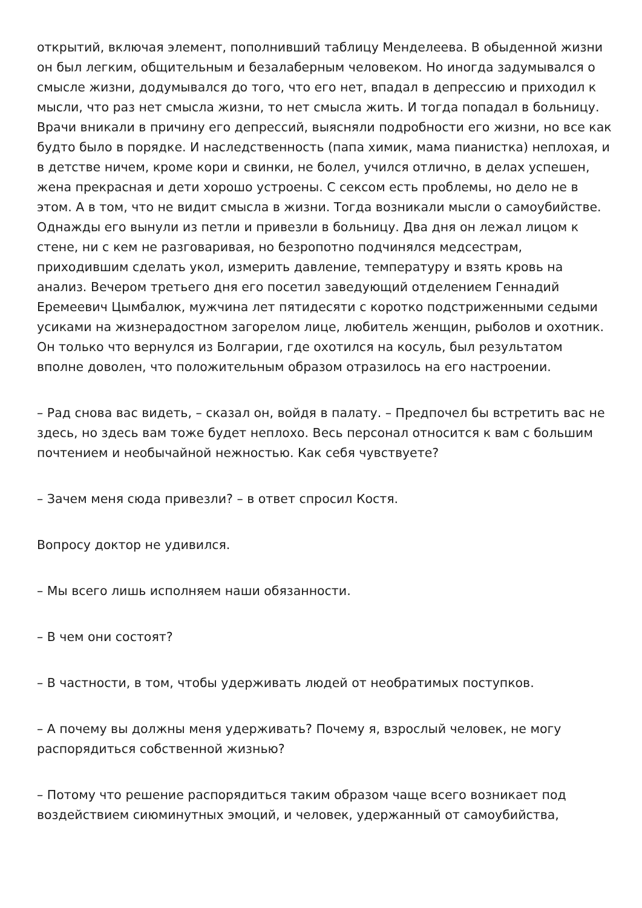открытий, включая элемент, пополнивший таблицу Менделеева. В обыденной жизни он был легким, общительным и безалаберным человеком. Но иногда задумывался о смысле жизни, додумывался до того, что его нет, впадал в депрессию и приходил к мысли, что раз нет смысла жизни, то нет смысла жить. И тогда попадал в больницу. Врачи вникали в причину его депрессий, выясняли подробности его жизни, но все как будто было в порядке. И наследственность (папа химик, мама пианистка) неплохая, и в детстве ничем, кроме кори и свинки, не болел, учился отлично, в делах успешен, жена прекрасная и дети хорошо устроены. С сексом есть проблемы, но дело не в этом. А в том, что не видит смысла в жизни. Тогда возникали мысли о самоубийстве. Однажды его вынули из петли и привезли в больницу. Два дня он лежал лицом к стене, ни с кем не разговаривая, но безропотно подчинялся медсестрам, приходившим сделать укол, измерить давление, температуру и взять кровь на анализ. Вечером третьего дня его посетил заведующий отделением Геннадий Еремеевич Цымбалюк, мужчина лет пятидесяти с коротко подстриженными седыми усиками на жизнерадостном загорелом лице, любитель женщин, рыболов и охотник. Он только что вернулся из Болгарии, где охотился на косуль, был результатом вполне доволен, что положительным образом отразилось на его настроении.
– Рад снова вас видеть, – сказал он, войдя в палату. – Предпочел бы встретить вас не здесь, но здесь вам тоже будет неплохо. Весь персонал относится к вам с большим почтением и необычайной нежностью. Как себя чувствуете?
– Зачем меня сюда привезли? – в ответ спросил Костя.
Вопросу доктор не удивился.
– Мы всего лишь исполняем наши обязанности.
– В чем они состоят?
– В частности, в том, чтобы удерживать людей от необратимых поступков.
– А почему вы должны меня удерживать? Почему я, взрослый человек, не могу распорядиться собственной жизнью?
– Потому что решение распорядиться таким образом чаще всего возникает под воздействием сиюминутных эмоций, и человек, удержанный от самоубийства,